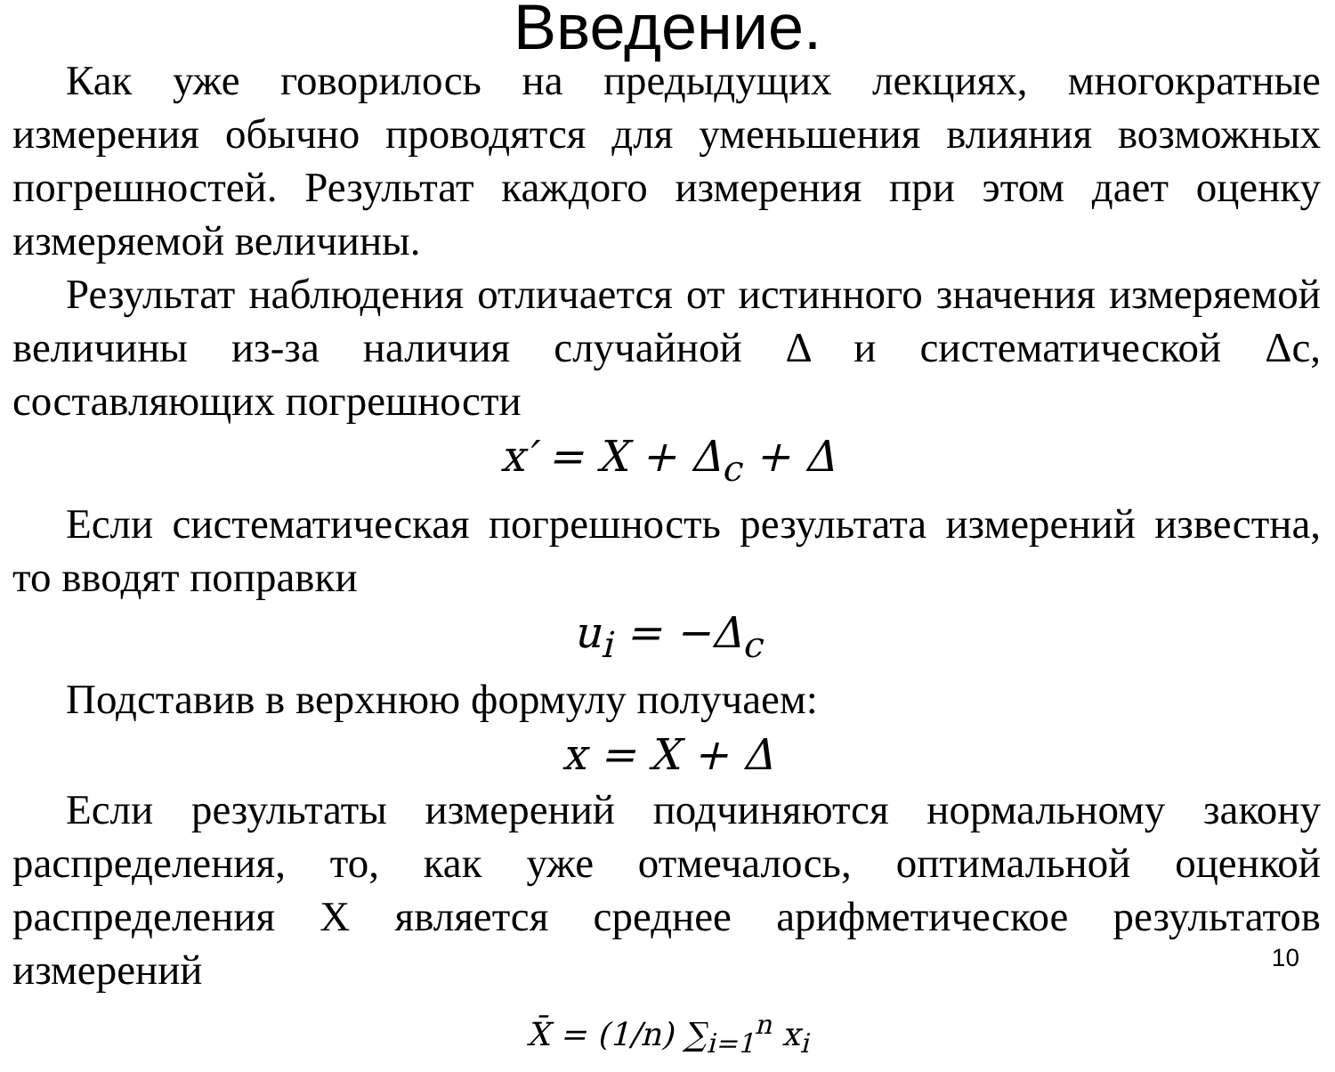Введение.
Как уже говорилось на предыдущих лекциях, многократные измерения обычно проводятся для уменьшения влияния возможных погрешностей. Результат каждого измерения при этом дает оценку измеряемой величины.
Результат наблюдения отличается от истинного значения измеряемой величины из-за наличия случайной Δ и систематической Δс, составляющих погрешности
x′ = X + Δ<sub>c</sub> + Δ
Если систематическая погрешность результата измерений известна, то вводят поправки
u<sub>i</sub> = −Δ<sub>c</sub>
Подставив в верхнюю формулу получаем:
x = X + Δ
Если результаты измерений подчиняются нормальному закону распределения, то, как уже отмечалось, оптимальной оценкой распределения X является среднее арифметическое результатов измерений
X̄ = (1/n) ∑<sub>i=1</sub><sup>n</sup> x<sub>i</sub>
10